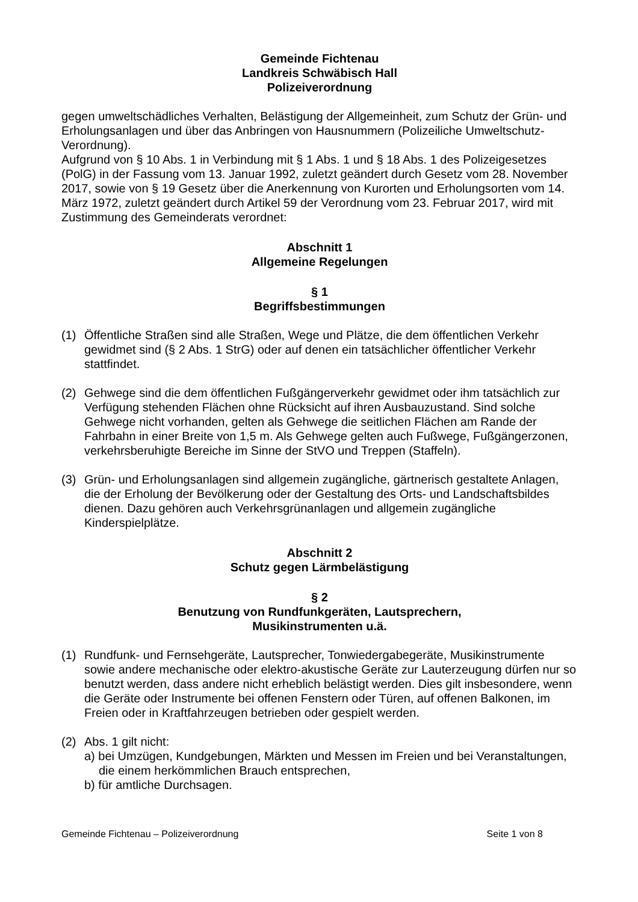Gemeinde Fichtenau
Landkreis Schwäbisch Hall
Polizeiverordnung
gegen umweltschädliches Verhalten, Belästigung der Allgemeinheit, zum Schutz der Grün- und Erholungsanlagen und über das Anbringen von Hausnummern (Polizeiliche Umweltschutz- Verordnung).
Aufgrund von § 10 Abs. 1 in Verbindung mit § 1 Abs. 1 und § 18 Abs. 1 des Polizeigesetzes (PolG) in der Fassung vom 13. Januar 1992, zuletzt geändert durch Gesetz vom 28. November 2017, sowie von § 19 Gesetz über die Anerkennung von Kurorten und Erholungsorten vom 14. März 1972, zuletzt geändert durch Artikel 59 der Verordnung vom 23. Februar 2017, wird mit Zustimmung des Gemeinderats verordnet:
Abschnitt 1
Allgemeine Regelungen
§ 1
Begriffsbestimmungen
(1) Öffentliche Straßen sind alle Straßen, Wege und Plätze, die dem öffentlichen Verkehr gewidmet sind (§ 2 Abs. 1 StrG) oder auf denen ein tatsächlicher öffentlicher Verkehr stattfindet.
(2) Gehwege sind die dem öffentlichen Fußgängerverkehr gewidmet oder ihm tatsächlich zur Verfügung stehenden Flächen ohne Rücksicht auf ihren Ausbauzustand. Sind solche Gehwege nicht vorhanden, gelten als Gehwege die seitlichen Flächen am Rande der Fahrbahn in einer Breite von 1,5 m. Als Gehwege gelten auch Fußwege, Fußgängerzonen, verkehrsberuhigte Bereiche im Sinne der StVO und Treppen (Staffeln).
(3) Grün- und Erholungsanlagen sind allgemein zugängliche, gärtnerisch gestaltete Anlagen, die der Erholung der Bevölkerung oder der Gestaltung des Orts- und Landschaftsbildes dienen. Dazu gehören auch Verkehrsgrünanlagen und allgemein zugängliche Kinderspielplätze.
Abschnitt 2
Schutz gegen Lärmbelästigung
§ 2
Benutzung von Rundfunkgeräten, Lautsprechern,
Musikinstrumenten u.ä.
(1) Rundfunk- und Fernsehgeräte, Lautsprecher, Tonwiedergabegeräte, Musikinstrumente sowie andere mechanische oder elektro-akustische Geräte zur Lauterzeugung dürfen nur so benutzt werden, dass andere nicht erheblich belästigt werden. Dies gilt insbesondere, wenn die Geräte oder Instrumente bei offenen Fenstern oder Türen, auf offenen Balkonen, im Freien oder in Kraftfahrzeugen betrieben oder gespielt werden.
(2) Abs. 1 gilt nicht:
a) bei Umzügen, Kundgebungen, Märkten und Messen im Freien und bei Veranstaltungen, die einem herkömmlichen Brauch entsprechen,
b) für amtliche Durchsagen.
Gemeinde Fichtenau – Polizeiverordnung Seite 1 von 8